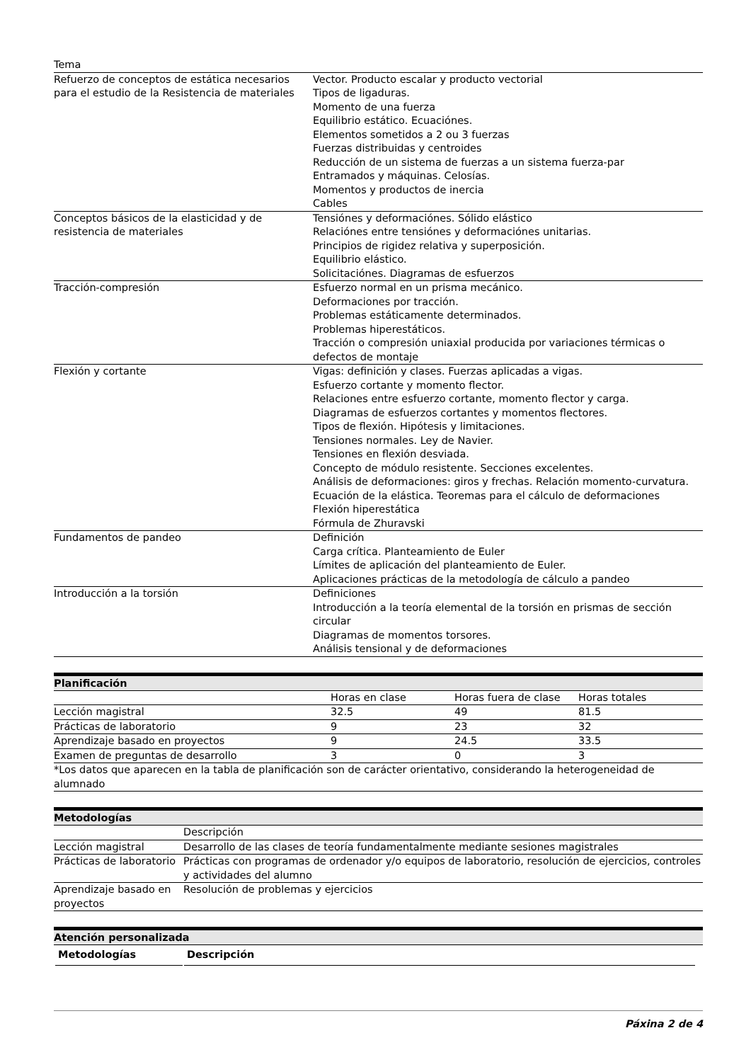| Tema | |
| Refuerzo de conceptos de estática necesarios para el estudio de la Resistencia de materiales | Vector. Producto escalar y producto vectorial Tipos de ligaduras. Momento de una fuerza Equilibrio estático. Ecuaciónes. Elementos sometidos a 2 ou 3 fuerzas Fuerzas distribuidas y centroides Reducción de un sistema de fuerzas a un sistema fuerza-par Entramados y máquinas. Celosías. Momentos y productos de inercia Cables |
| Conceptos básicos de la elasticidad y de resistencia de materiales | Tensiónes y deformaciónes. Sólido elástico Relaciónes entre tensiónes y deformaciónes unitarias. Principios de rigidez relativa y superposición. Equilibrio elástico. Solicitaciónes. Diagramas de esfuerzos |
| Tracción-compresión | Esfuerzo normal en un prisma mecánico. Deformaciones por tracción. Problemas estáticamente determinados. Problemas hiperestáticos. Tracción o compresión uniaxial producida por variaciones térmicas o defectos de montaje |
| Flexión y cortante | Vigas: definición y clases. Fuerzas aplicadas a vigas. Esfuerzo cortante y momento flector. Relaciones entre esfuerzo cortante, momento flector y carga. Diagramas de esfuerzos cortantes y momentos flectores. Tipos de flexión. Hipótesis y limitaciones. Tensiones normales. Ley de Navier. Tensiones en flexión desviada. Concepto de módulo resistente. Secciones excelentes. Análisis de deformaciones: giros y frechas. Relación momento-curvatura. Ecuación de la elástica. Teoremas para el cálculo de deformaciones Flexión hiperestática Fórmula de Zhuravski |
| Fundamentos de pandeo | Definición Carga crítica. Planteamiento de Euler Límites de aplicación del planteamiento de Euler. Aplicaciones prácticas de la metodología de cálculo a pandeo |
| Introducción a la torsión | Definiciones Introducción a la teoría elemental de la torsión en prismas de sección circular Diagramas de momentos torsores. Análisis tensional y de deformaciones |
Planificación
| | Horas en clase | Horas fuera de clase | Horas totales |
| Lección magistral | 32.5 | 49 | 81.5 |
| Prácticas de laboratorio | 9 | 23 | 32 |
| Aprendizaje basado en proyectos | 9 | 24.5 | 33.5 |
| Examen de preguntas de desarrollo | 3 | 0 | 3 |
| *Los datos que aparecen en la tabla de planificación son de carácter orientativo, considerando la heterogeneidad de alumnado | | | |
Metodologías
| | Descripción |
| Lección magistral | Desarrollo de las clases de teoría fundamentalmente mediante sesiones magistrales |
| Prácticas de laboratorio | Prácticas con programas de ordenador y/o equipos de laboratorio, resolución de ejercicios, controles y actividades del alumno |
| Aprendizaje basado en proyectos | Resolución de problemas y ejercicios |
Atención personalizada
| Metodologías | Descripción |
| --- | --- |
Páxina 2 de 4